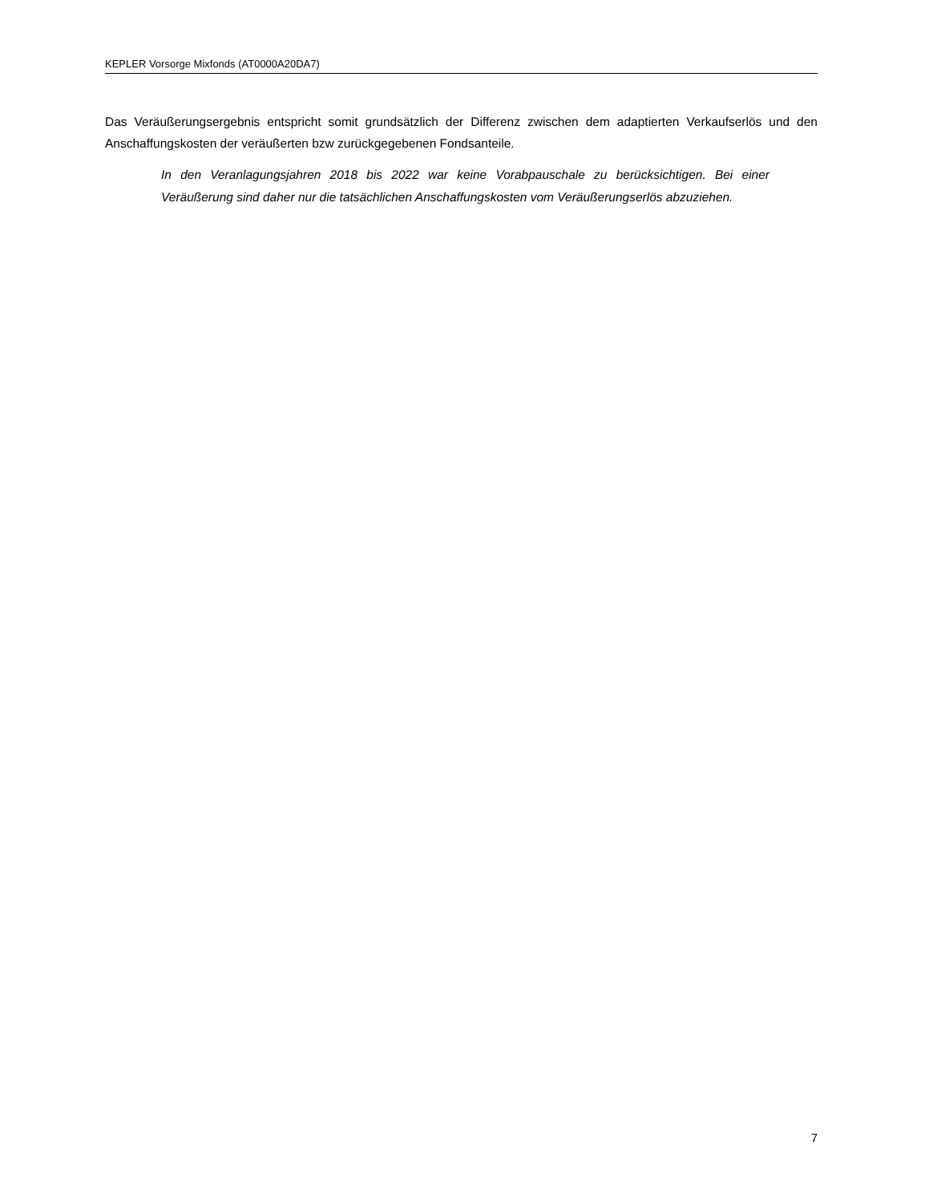KEPLER Vorsorge Mixfonds (AT0000A20DA7)
Das Veräußerungsergebnis entspricht somit grundsätzlich der Differenz zwischen dem adaptierten Verkaufserlös und den Anschaffungskosten der veräußerten bzw zurückgegebenen Fondsanteile.
In den Veranlagungsjahren 2018 bis 2022 war keine Vorabpauschale zu berücksichtigen. Bei einer Veräußerung sind daher nur die tatsächlichen Anschaffungskosten vom Veräußerungserlös abzuziehen.
7